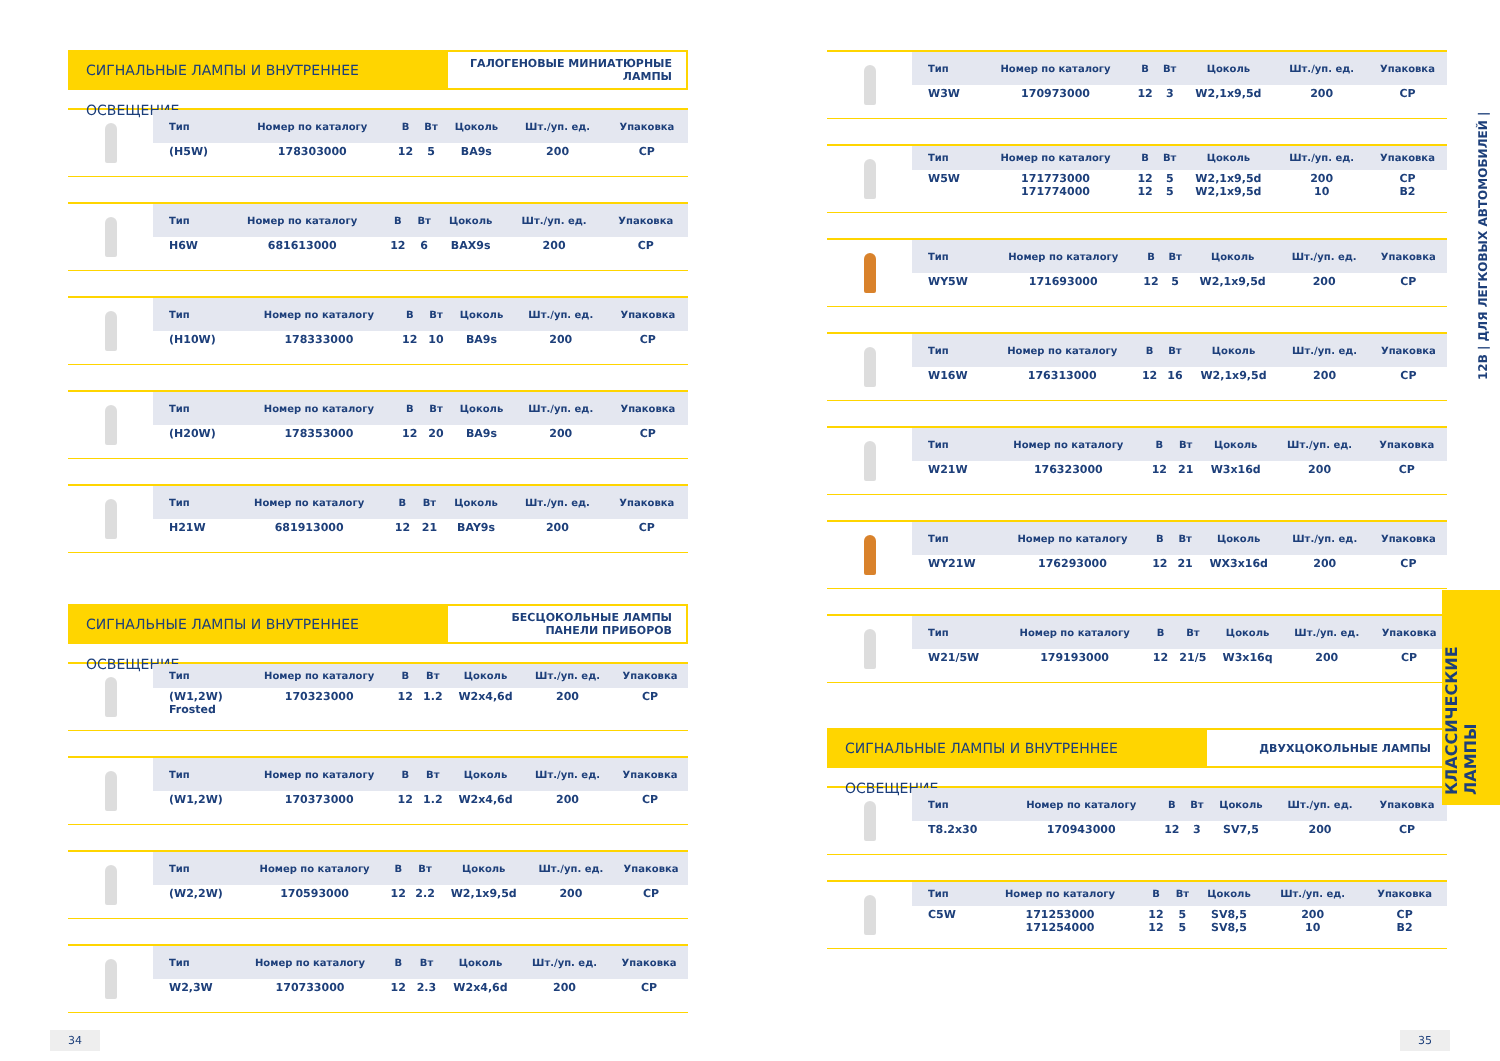СИГНАЛЬНЫЕ ЛАМПЫ И ВНУТРЕННЕЕ ОСВЕЩЕНИЕ
ГАЛОГЕНОВЫЕ МИНИАТЮРНЫЕ ЛАМПЫ
| Тип | Номер по каталогу | В | Вт | Цоколь | Шт./уп. ед. | Упаковка |
| --- | --- | --- | --- | --- | --- | --- |
| (H5W) | 178303000 | 12 | 5 | BA9s | 200 | CP |
| Тип | Номер по каталогу | В | Вт | Цоколь | Шт./уп. ед. | Упаковка |
| --- | --- | --- | --- | --- | --- | --- |
| H6W | 681613000 | 12 | 6 | BAX9s | 200 | CP |
| Тип | Номер по каталогу | В | Вт | Цоколь | Шт./уп. ед. | Упаковка |
| --- | --- | --- | --- | --- | --- | --- |
| (H10W) | 178333000 | 12 | 10 | BA9s | 200 | CP |
| Тип | Номер по каталогу | В | Вт | Цоколь | Шт./уп. ед. | Упаковка |
| --- | --- | --- | --- | --- | --- | --- |
| (H20W) | 178353000 | 12 | 20 | BA9s | 200 | CP |
| Тип | Номер по каталогу | В | Вт | Цоколь | Шт./уп. ед. | Упаковка |
| --- | --- | --- | --- | --- | --- | --- |
| H21W | 681913000 | 12 | 21 | BAY9s | 200 | CP |
СИГНАЛЬНЫЕ ЛАМПЫ И ВНУТРЕННЕЕ ОСВЕЩЕНИЕ
БЕСЦОКОЛЬНЫЕ ЛАМПЫ ПАНЕЛИ ПРИБОРОВ
| Тип | Номер по каталогу | В | Вт | Цоколь | Шт./уп. ед. | Упаковка |
| --- | --- | --- | --- | --- | --- | --- |
| (W1,2W) Frosted | 170323000 | 12 | 1.2 | W2x4,6d | 200 | CP |
| Тип | Номер по каталогу | В | Вт | Цоколь | Шт./уп. ед. | Упаковка |
| --- | --- | --- | --- | --- | --- | --- |
| (W1,2W) | 170373000 | 12 | 1.2 | W2x4,6d | 200 | CP |
| Тип | Номер по каталогу | В | Вт | Цоколь | Шт./уп. ед. | Упаковка |
| --- | --- | --- | --- | --- | --- | --- |
| (W2,2W) | 170593000 | 12 | 2.2 | W2,1x9,5d | 200 | CP |
| Тип | Номер по каталогу | В | Вт | Цоколь | Шт./уп. ед. | Упаковка |
| --- | --- | --- | --- | --- | --- | --- |
| W2,3W | 170733000 | 12 | 2.3 | W2x4,6d | 200 | CP |
| Тип | Номер по каталогу | В | Вт | Цоколь | Шт./уп. ед. | Упаковка |
| --- | --- | --- | --- | --- | --- | --- |
| W3W | 170973000 | 12 | 3 | W2,1x9,5d | 200 | CP |
| Тип | Номер по каталогу | В | Вт | Цоколь | Шт./уп. ед. | Упаковка |
| --- | --- | --- | --- | --- | --- | --- |
| W5W | 171773000 171774000 | 12 12 | 5 5 | W2,1x9,5d W2,1x9,5d | 200 10 | CP B2 |
| Тип | Номер по каталогу | В | Вт | Цоколь | Шт./уп. ед. | Упаковка |
| --- | --- | --- | --- | --- | --- | --- |
| WY5W | 171693000 | 12 | 5 | W2,1x9,5d | 200 | CP |
| Тип | Номер по каталогу | В | Вт | Цоколь | Шт./уп. ед. | Упаковка |
| --- | --- | --- | --- | --- | --- | --- |
| W16W | 176313000 | 12 | 16 | W2,1x9,5d | 200 | CP |
| Тип | Номер по каталогу | В | Вт | Цоколь | Шт./уп. ед. | Упаковка |
| --- | --- | --- | --- | --- | --- | --- |
| W21W | 176323000 | 12 | 21 | W3x16d | 200 | CP |
| Тип | Номер по каталогу | В | Вт | Цоколь | Шт./уп. ед. | Упаковка |
| --- | --- | --- | --- | --- | --- | --- |
| WY21W | 176293000 | 12 | 21 | WX3x16d | 200 | CP |
| Тип | Номер по каталогу | В | Вт | Цоколь | Шт./уп. ед. | Упаковка |
| --- | --- | --- | --- | --- | --- | --- |
| W21/5W | 179193000 | 12 | 21/5 | W3x16q | 200 | CP |
СИГНАЛЬНЫЕ ЛАМПЫ И ВНУТРЕННЕЕ ОСВЕЩЕНИЕ
ДВУХЦОКОЛЬНЫЕ ЛАМПЫ
| Тип | Номер по каталогу | В | Вт | Цоколь | Шт./уп. ед. | Упаковка |
| --- | --- | --- | --- | --- | --- | --- |
| T8.2x30 | 170943000 | 12 | 3 | SV7,5 | 200 | CP |
| Тип | Номер по каталогу | В | Вт | Цоколь | Шт./уп. ед. | Упаковка |
| --- | --- | --- | --- | --- | --- | --- |
| C5W | 171253000 171254000 | 12 12 | 5 5 | SV8,5 SV8,5 | 200 10 | CP B2 |
12В | ДЛЯ ЛЕГКОВЫХ АВТОМОБИЛЕЙ |
КЛАССИЧЕСКИЕ ЛАМПЫ
34 35